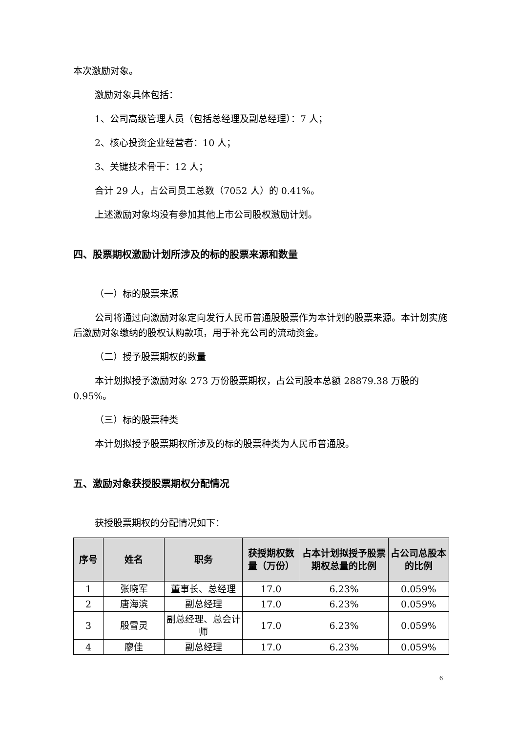本次激励对象。
激励对象具体包括：
1、公司高级管理人员（包括总经理及副总经理）：7 人；
2、核心投资企业经营者：10 人；
3、关键技术骨干：12 人；
合计 29 人，占公司员工总数（7052 人）的 0.41%。
上述激励对象均没有参加其他上市公司股权激励计划。
四、股票期权激励计划所涉及的标的股票来源和数量
（一）标的股票来源
公司将通过向激励对象定向发行人民币普通股股票作为本计划的股票来源。本计划实施后激励对象缴纳的股权认购款项，用于补充公司的流动资金。
（二）授予股票期权的数量
本计划拟授予激励对象 273 万份股票期权，占公司股本总额 28879.38 万股的 0.95%。
（三）标的股票种类
本计划拟授予股票期权所涉及的标的股票种类为人民币普通股。
五、激励对象获授股票期权分配情况
获授股票期权的分配情况如下：
| 序号 | 姓名 | 职务 | 获授期权数量（万份） | 占本计划拟授予股票期权总量的比例 | 占公司总股本的比例 |
| --- | --- | --- | --- | --- | --- |
| 1 | 张晓军 | 董事长、总经理 | 17.0 | 6.23% | 0.059% |
| 2 | 唐海滨 | 副总经理 | 17.0 | 6.23% | 0.059% |
| 3 | 殷雪灵 | 副总经理、总会计师 | 17.0 | 6.23% | 0.059% |
| 4 | 廖佳 | 副总经理 | 17.0 | 6.23% | 0.059% |
6